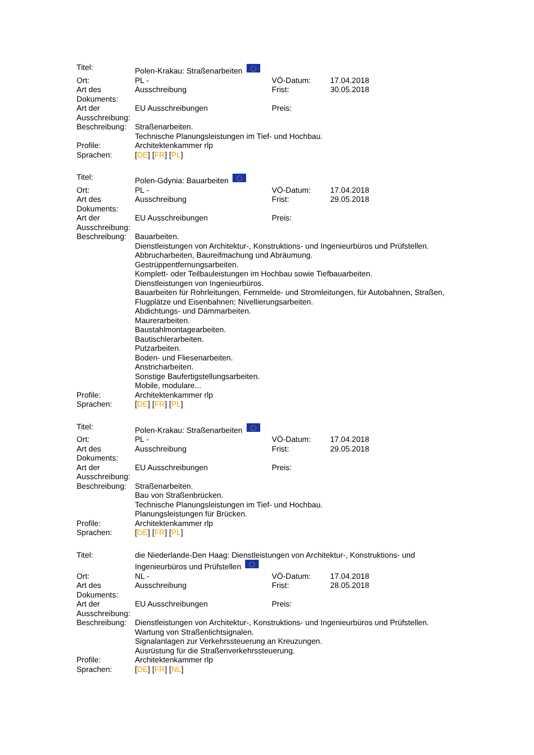| Titel: | Polen-Krakau: Straßenarbeiten | | |
| Ort: | PL - | VÖ-Datum: | 17.04.2018 |
| Art des Dokuments: | Ausschreibung | Frist: | 30.05.2018 |
| Art der Ausschreibung: | EU Ausschreibungen | Preis: | |
| Beschreibung: | Straßenarbeiten. Technische Planungsleistungen im Tief- und Hochbau. | | |
| Profile: | Architektenkammer rlp | | |
| Sprachen: | [ DE ] [ FR ] [ PL ] | | |
| Titel: | Polen-Gdynia: Bauarbeiten | | |
| Ort: | PL - | VÖ-Datum: | 17.04.2018 |
| Art des Dokuments: | Ausschreibung | Frist: | 29.05.2018 |
| Art der Ausschreibung: | EU Ausschreibungen | Preis: | |
| Beschreibung: | Bauarbeiten. Dienstleistungen von Architektur-, Konstruktions- und Ingenieurbüros und Prüfstellen. Abbrucharbeiten, Baureifmachung und Abräumung. Gestrüppentfernungsarbeiten. Komplett- oder Teilbauleistungen im Hochbau sowie Tiefbauarbeiten. Dienstleistungen von Ingenieurbüros. Bauarbeiten für Rohrleitungen, Fernmelde- und Stromleitungen, für Autobahnen, Straßen, Flugplätze und Eisenbahnen; Nivellierungsarbeiten. Abdichtungs- und Dämmarbeiten. Maurerarbeiten. Baustahlmontagearbeiten. Bautischlerarbeiten. Putzarbeiten. Boden- und Fliesenarbeiten. Anstricharbeiten. Sonstige Baufertigstellungsarbeiten. Mobile, modulare... | | |
| Profile: | Architektenkammer rlp | | |
| Sprachen: | [ DE ] [ FR ] [ PL ] | | |
| Titel: | Polen-Krakau: Straßenarbeiten | | |
| Ort: | PL - | VÖ-Datum: | 17.04.2018 |
| Art des Dokuments: | Ausschreibung | Frist: | 29.05.2018 |
| Art der Ausschreibung: | EU Ausschreibungen | Preis: | |
| Beschreibung: | Straßenarbeiten. Bau von Straßenbrücken. Technische Planungsleistungen im Tief- und Hochbau. Planungsleistungen für Brücken. | | |
| Profile: | Architektenkammer rlp | | |
| Sprachen: | [ DE ] [ FR ] [ PL ] | | |
| Titel: | die Niederlande-Den Haag: Dienstleistungen von Architektur-, Konstruktions- und Ingenieurbüros und Prüfstellen | | |
| Ort: | NL - | VÖ-Datum: | 17.04.2018 |
| Art des Dokuments: | Ausschreibung | Frist: | 28.05.2018 |
| Art der Ausschreibung: | EU Ausschreibungen | Preis: | |
| Beschreibung: | Dienstleistungen von Architektur-, Konstruktions- und Ingenieurbüros und Prüfstellen. Wartung von Straßenlichtsignalen. Signalanlagen zur Verkehrssteuerung an Kreuzungen. Ausrüstung für die Straßenverkehrssteuerung. | | |
| Profile: | Architektenkammer rlp | | |
| Sprachen: | [ DE ] [ FR ] [ NL ] | | |